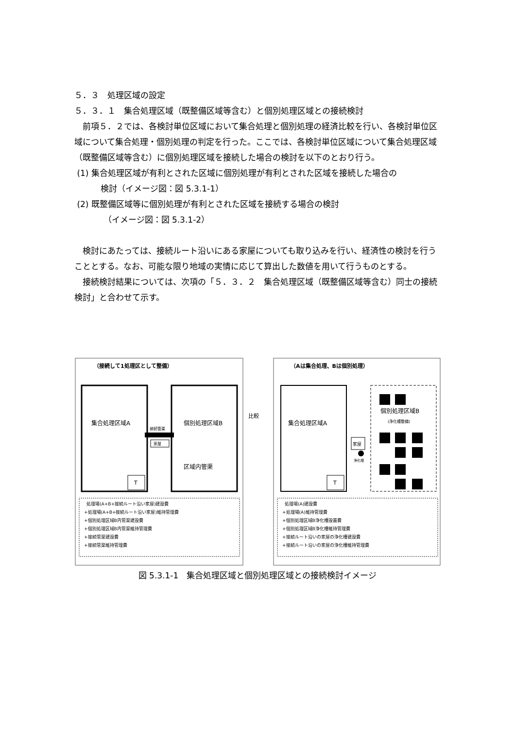５．３　処理区域の設定
５．３．１　集合処理区域（既整備区域等含む）と個別処理区域との接続検討
前項５．２では、各検討単位区域において集合処理と個別処理の経済比較を行い、各検討単位区域について集合処理・個別処理の判定を行った。ここでは、各検討単位区域について集合処理区域（既整備区域等含む）に個別処理区域を接続した場合の検討を以下のとおり行う。
(1) 集合処理区域が有利とされた区域に個別処理が有利とされた区域を接続した場合の
検討（イメージ図：図 5.3.1-1）
(2) 既整備区域等に個別処理が有利とされた区域を接続する場合の検討
（イメージ図：図 5.3.1-2）
検討にあたっては、接続ルート沿いにある家屋についても取り込みを行い、経済性の検討を行うこととする。なお、可能な限り地域の実情に応じて算出した数値を用いて行うものとする。
接続検討結果については、次項の「５．３．２　集合処理区域（既整備区域等含む）同士の接続検討」と合わせて示す。
（接続して1処理区として整備）
（Aは集合処理、Bは個別処理）
家屋
接続管渠
集合処理区域A
個別処理区域B
区域内管渠
T
比較
集合処理区域A
T
個別処理区域B
(浄化槽整備)
家屋
浄化槽
処理場(A+B+接続ルート沿い家屋)建設費
+処理場(A+B+接続ルート沿い家屋)維持管理費
+個別処理区域B内管渠建設費
+個別処理区域B内管渠維持管理費
+接続管渠建設費
+接続管渠維持管理費
処理場(A)建設費
+処理場(A)維持管理費
+個別処理区域B浄化槽設置費
+個別処理区域B浄化槽維持管理費
+接続ルート沿いの家屋の浄化槽建設費
+接続ルート沿いの家屋の浄化槽維持管理費
図 5.3.1-1　集合処理区域と個別処理区域との接続検討イメージ